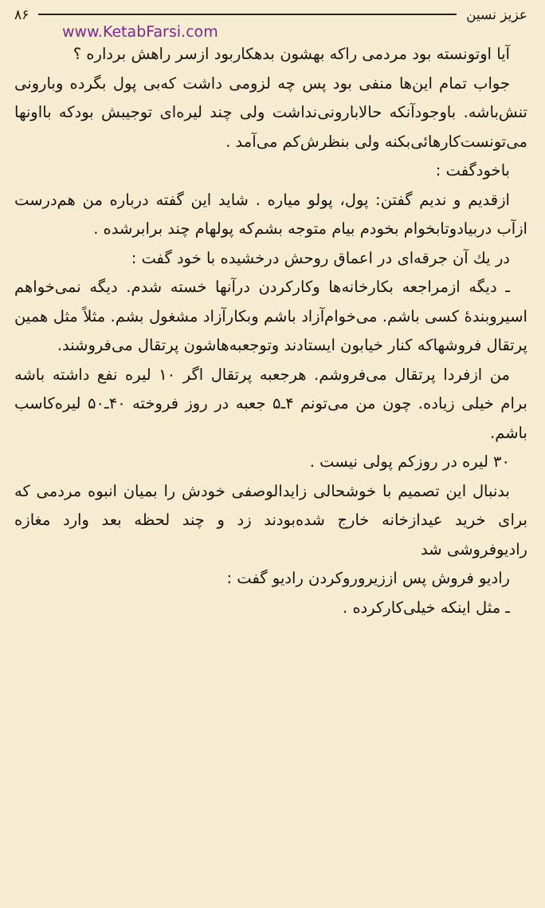عزیز نسین ۸۶
www.KetabFarsi.com
آیا اوتونسته بود مردمی راکه بهشون بدهکاربود ازسر راهش برداره ؟
جواب تمام این‌ها منفی بود پس چه لزومی داشت که‌بی پول بگرده وبارونی تنش‌باشه. باوجودآنکه حالابارونی‌نداشت ولی چند لیره‌ای توجیبش بودکه بااونها می‌تونست‌کارهائی‌بکنه ولی بنظرش‌کم می‌آمد .
باخودگفت :
ازقدیم و ندیم گفتن: پول، پولو میاره . شاید این گفته درباره من هم‌درست ازآب دربیادوتابخوام بخودم بیام متوجه بشم‌که پولهام چند برابرشده .
در یك آن جرقه‌ای در اعماق روحش درخشیده با خود گفت :
ـ دیگه ازمراجعه بکارخانه‌ها وکارکردن درآنها خسته شدم. دیگه نمی‌خواهم اسیروبندهٔ کسی باشم. می‌خوام‌آزاد باشم وبکارآزاد مشغول بشم. مثلاً مثل همین پرتقال فروشهاکه کنار خیابون ایستادند وتوجعبه‌هاشون پرتقال می‌فروشند.
من ازفردا پرتقال می‌فروشم. هرجعبه پرتقال اگر ۱۰ لیره نفع داشته باشه برام خیلی زیاده. چون من می‌تونم ۴ـ۵ جعبه در روز فروخته ۴۰ـ۵۰ لیره‌کاسب باشم.
۳۰ لیره در روزکم پولی نیست .
بدنبال این تصمیم با خوشحالی زایدالوصفی خودش را بمیان انبوه مردمی که برای خرید عیدازخانه خارج شده‌بودند زد و چند لحظه بعد وارد مغازه رادیوفروشی شد
رادیو فروش پس اززیروروکردن رادیو گفت :
ـ مثل اینکه خیلی‌کارکرده .